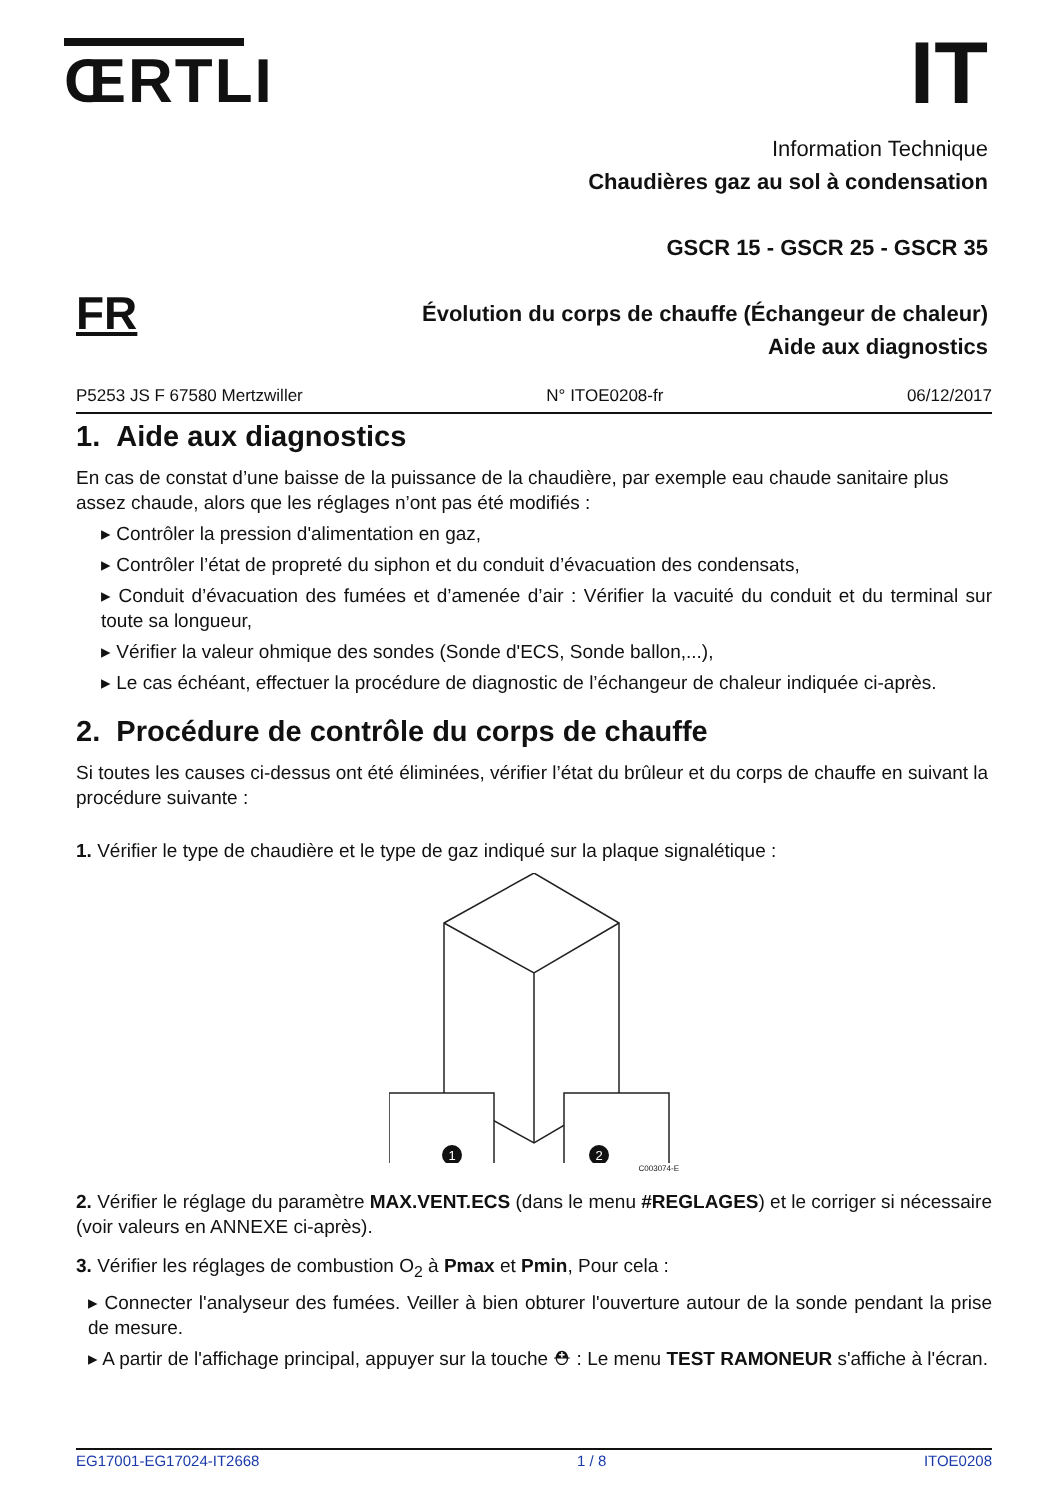ŒRTLI IT
Information Technique
Chaudières gaz au sol à condensation
GSCR 15 - GSCR 25 - GSCR 35
Évolution du corps de chauffe (Échangeur de chaleur)
Aide aux diagnostics
FR
P5253 JS F 67580 Mertzwiller N° ITOE0208-fr 06/12/2017
1. Aide aux diagnostics
En cas de constat d’une baisse de la puissance de la chaudière, par exemple eau chaude sanitaire plus assez chaude, alors que les réglages n’ont pas été modifiés :
▸ Contrôler la pression d'alimentation en gaz,
▸ Contrôler l’état de propreté du siphon et du conduit d’évacuation des condensats,
▸ Conduit d’évacuation des fumées et d’amenée d’air : Vérifier la vacuité du conduit et du terminal sur toute sa longueur,
▸ Vérifier la valeur ohmique des sondes (Sonde d'ECS, Sonde ballon,...),
▸ Le cas échéant, effectuer la procédure de diagnostic de l’échangeur de chaleur indiquée ci-après.
2. Procédure de contrôle du corps de chauffe
Si toutes les causes ci-dessus ont été éliminées, vérifier l’état du brûleur et du corps de chauffe en suivant la procédure suivante :
1. Vérifier le type de chaudière et le type de gaz indiqué sur la plaque signalétique :
1
2
C003074-E
2. Vérifier le réglage du paramètre MAX.VENT.ECS (dans le menu #REGLAGES) et le corriger si nécessaire (voir valeurs en ANNEXE ci-après).
3. Vérifier les réglages de combustion O<sub>2</sub> à Pmax et Pmin, Pour cela :
▸ Connecter l'analyseur des fumées. Veiller à bien obturer l'ouverture autour de la sonde pendant la prise de mesure.
▸ A partir de l'affichage principal, appuyer sur la touche ⛑ : Le menu TEST RAMONEUR s'affiche à l'écran.
EG17001-EG17024-IT2668 1 / 8 ITOE0208